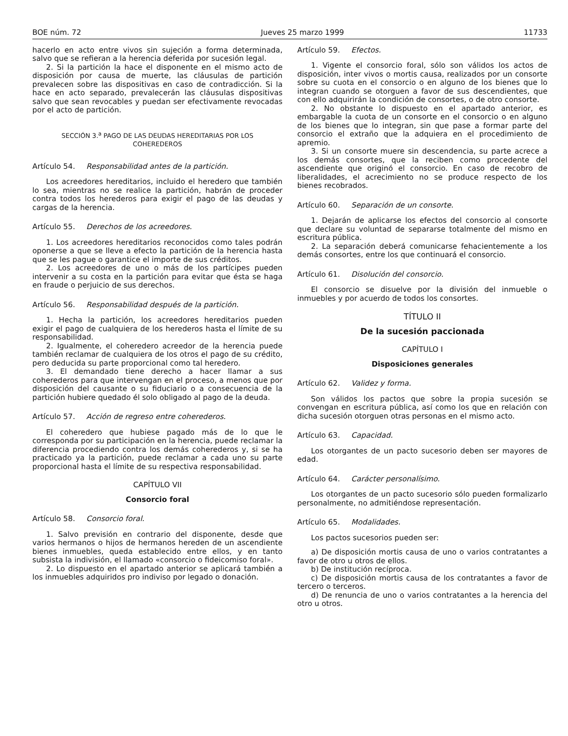BOE núm. 72 Jueves 25 marzo 1999 11733
hacerlo en acto entre vivos sin sujeción a forma determinada, salvo que se refieran a la herencia deferida por sucesión legal.
2. Si la partición la hace el disponente en el mismo acto de disposición por causa de muerte, las cláusulas de partición prevalecen sobre las dispositivas en caso de contradicción. Si la hace en acto separado, prevalecerán las cláusulas dispositivas salvo que sean revocables y puedan ser efectivamente revocadas por el acto de partición.
SECCIÓN 3.<sup>a</sup> PAGO DE LAS DEUDAS HEREDITARIAS POR LOS COHEREDEROS
Artículo 54. Responsabilidad antes de la partición.
Los acreedores hereditarios, incluido el heredero que también lo sea, mientras no se realice la partición, habrán de proceder contra todos los herederos para exigir el pago de las deudas y cargas de la herencia.
Artículo 55. Derechos de los acreedores.
1. Los acreedores hereditarios reconocidos como tales podrán oponerse a que se lleve a efecto la partición de la herencia hasta que se les pague o garantice el importe de sus créditos.
2. Los acreedores de uno o más de los partícipes pueden intervenir a su costa en la partición para evitar que ésta se haga en fraude o perjuicio de sus derechos.
Artículo 56. Responsabilidad después de la partición.
1. Hecha la partición, los acreedores hereditarios pueden exigir el pago de cualquiera de los herederos hasta el límite de su responsabilidad.
2. Igualmente, el coheredero acreedor de la herencia puede también reclamar de cualquiera de los otros el pago de su crédito, pero deducida su parte proporcional como tal heredero.
3. El demandado tiene derecho a hacer llamar a sus coherederos para que intervengan en el proceso, a menos que por disposición del causante o su fiduciario o a consecuencia de la partición hubiere quedado él solo obligado al pago de la deuda.
Artículo 57. Acción de regreso entre coherederos.
El coheredero que hubiese pagado más de lo que le corresponda por su participación en la herencia, puede reclamar la diferencia procediendo contra los demás coherederos y, si se ha practicado ya la partición, puede reclamar a cada uno su parte proporcional hasta el límite de su respectiva responsabilidad.
CAPÍTULO VII
Consorcio foral
Artículo 58. Consorcio foral.
1. Salvo previsión en contrario del disponente, desde que varios hermanos o hijos de hermanos hereden de un ascendiente bienes inmuebles, queda establecido entre ellos, y en tanto subsista la indivisión, el llamado «consorcio o fideicomiso foral».
2. Lo dispuesto en el apartado anterior se aplicará también a los inmuebles adquiridos pro indiviso por legado o donación.
Artículo 59. Efectos.
1. Vigente el consorcio foral, sólo son válidos los actos de disposición, inter vivos o mortis causa, realizados por un consorte sobre su cuota en el consorcio o en alguno de los bienes que lo integran cuando se otorguen a favor de sus descendientes, que con ello adquirirán la condición de consortes, o de otro consorte.
2. No obstante lo dispuesto en el apartado anterior, es embargable la cuota de un consorte en el consorcio o en alguno de los bienes que lo integran, sin que pase a formar parte del consorcio el extraño que la adquiera en el procedimiento de apremio.
3. Si un consorte muere sin descendencia, su parte acrece a los demás consortes, que la reciben como procedente del ascendiente que originó el consorcio. En caso de recobro de liberalidades, el acrecimiento no se produce respecto de los bienes recobrados.
Artículo 60. Separación de un consorte.
1. Dejarán de aplicarse los efectos del consorcio al consorte que declare su voluntad de separarse totalmente del mismo en escritura pública.
2. La separación deberá comunicarse fehacientemente a los demás consortes, entre los que continuará el consorcio.
Artículo 61. Disolución del consorcio.
El consorcio se disuelve por la división del inmueble o inmuebles y por acuerdo de todos los consortes.
TÍTULO II
De la sucesión paccionada
CAPÍTULO I
Disposiciones generales
Artículo 62. Validez y forma.
Son válidos los pactos que sobre la propia sucesión se convengan en escritura pública, así como los que en relación con dicha sucesión otorguen otras personas en el mismo acto.
Artículo 63. Capacidad.
Los otorgantes de un pacto sucesorio deben ser mayores de edad.
Artículo 64. Carácter personalísimo.
Los otorgantes de un pacto sucesorio sólo pueden formalizarlo personalmente, no admitiéndose representación.
Artículo 65. Modalidades.
Los pactos sucesorios pueden ser:
a) De disposición mortis causa de uno o varios contratantes a favor de otro u otros de ellos.
b) De institución recíproca.
c) De disposición mortis causa de los contratantes a favor de tercero o terceros.
d) De renuncia de uno o varios contratantes a la herencia del otro u otros.